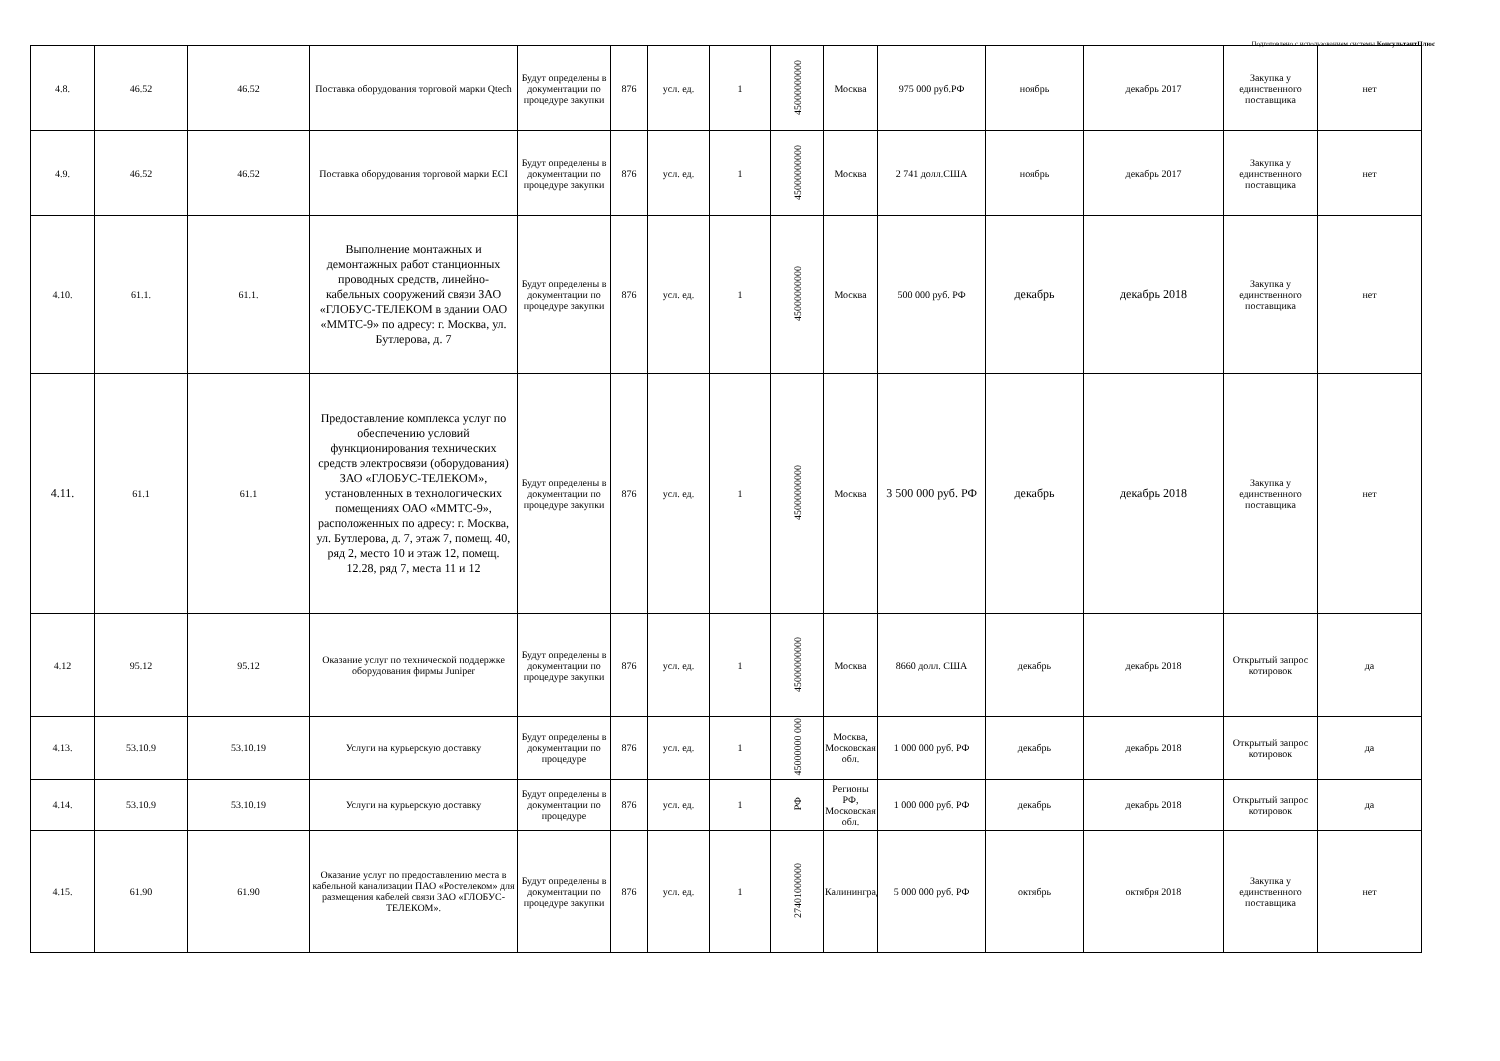Подготовлено с использованием системы КонсультантПлюс
| 4.8. | 46.52 | 46.52 | Поставка оборудования торговой марки Qtech | Будут определены в документации по процедуре закупки | 876 | усл. ед. | 1 | 45000000000 | Москва | 975 000 руб.РФ | ноябрь | декабрь 2017 | Закупка у единственного поставщика | нет |
| 4.9. | 46.52 | 46.52 | Поставка оборудования торговой марки ECI | Будут определены в документации по процедуре закупки | 876 | усл. ед. | 1 | 45000000000 | Москва | 2 741 долл.США | ноябрь | декабрь 2017 | Закупка у единственного поставщика | нет |
| 4.10. | 61.1. | 61.1. | Выполнение монтажных и демонтажных работ станционных проводных средств, линейно-кабельных сооружений связи ЗАО «ГЛОБУС-ТЕЛЕКОМ в здании ОАО «ММТС-9» по адресу: г. Москва, ул. Бутлерова, д. 7 | Будут определены в документации по процедуре закупки | 876 | усл. ед. | 1 | 45000000000 | Москва | 500 000 руб. РФ | декабрь | декабрь 2018 | Закупка у единственного поставщика | нет |
| 4.11. | 61.1 | 61.1 | Предоставление комплекса услуг по обеспечению условий функционирования технических средств электросвязи (оборудования) ЗАО «ГЛОБУС-ТЕЛЕКОМ», установленных в технологических помещениях ОАО «ММТС-9», расположенных по адресу: г. Москва, ул. Бутлерова, д. 7, этаж 7, помещ. 40, ряд 2, место 10 и этаж 12, помещ. 12.28, ряд 7, места 11 и 12 | Будут определены в документации по процедуре закупки | 876 | усл. ед. | 1 | 45000000000 | Москва | 3 500 000 руб. РФ | декабрь | декабрь 2018 | Закупка у единственного поставщика | нет |
| 4.12 | 95.12 | 95.12 | Оказание услуг по технической поддержке оборудования фирмы Juniper | Будут определены в документации по процедуре закупки | 876 | усл. ед. | 1 | 45000000000 | Москва | 8660 долл. США | декабрь | декабрь 2018 | Открытый запрос котировок | да |
| 4.13. | 53.10.9 | 53.10.19 | Услуги на курьерскую доставку | Будут определены в документации по процедуре | 876 | усл. ед. | 1 | 45000000 000 | Москва, Московская обл. | 1 000 000 руб. РФ | декабрь | декабрь 2018 | Открытый запрос котировок | да |
| 4.14. | 53.10.9 | 53.10.19 | Услуги на курьерскую доставку | Будут определены в документации по процедуре | 876 | усл. ед. | 1 | РФ | Регионы РФ, Московская обл. | 1 000 000 руб. РФ | декабрь | декабрь 2018 | Открытый запрос котировок | да |
| 4.15. | 61.90 | 61.90 | Оказание услуг по предоставлению места в кабельной канализации ПАО «Ростелеком» для размещения кабелей связи ЗАО «ГЛОБУС-ТЕЛЕКОМ». | Будут определены в документации по процедуре закупки | 876 | усл. ед. | 1 | 27401000000 | Калининград | 5 000 000 руб. РФ | октябрь | октября 2018 | Закупка у единственного поставщика | нет |